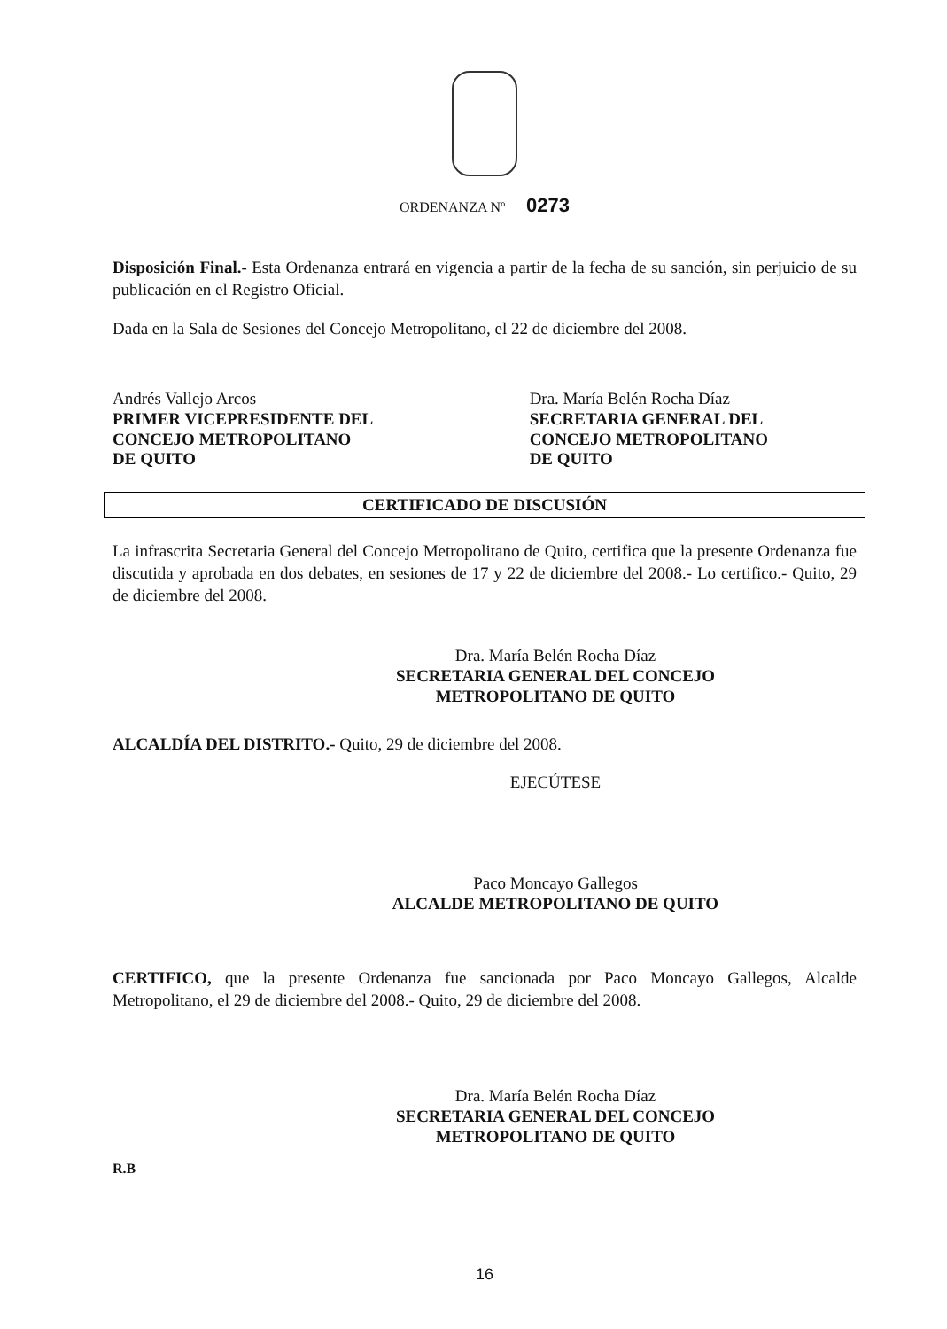ORDENANZA Nº 0273
Disposición Final.- Esta Ordenanza entrará en vigencia a partir de la fecha de su sanción, sin perjuicio de su publicación en el Registro Oficial.
Dada en la Sala de Sesiones del Concejo Metropolitano, el 22 de diciembre del 2008.
Andrés Vallejo Arcos
PRIMER VICEPRESIDENTE DEL
CONCEJO METROPOLITANO
DE QUITO
Dra. María Belén Rocha Díaz
SECRETARIA GENERAL DEL
CONCEJO METROPOLITANO
DE QUITO
CERTIFICADO DE DISCUSIÓN
La infrascrita Secretaria General del Concejo Metropolitano de Quito, certifica que la presente Ordenanza fue discutida y aprobada en dos debates, en sesiones de 17 y 22 de diciembre del 2008.- Lo certifico.- Quito, 29 de diciembre del 2008.
Dra. María Belén Rocha Díaz
SECRETARIA GENERAL DEL CONCEJO
METROPOLITANO DE QUITO
ALCALDÍA DEL DISTRITO.- Quito, 29 de diciembre del 2008.
EJECÚTESE
Paco Moncayo Gallegos
ALCALDE METROPOLITANO DE QUITO
CERTIFICO, que la presente Ordenanza fue sancionada por Paco Moncayo Gallegos, Alcalde Metropolitano, el 29 de diciembre del 2008.- Quito, 29 de diciembre del 2008.
Dra. María Belén Rocha Díaz
SECRETARIA GENERAL DEL CONCEJO
METROPOLITANO DE QUITO
R.B
16